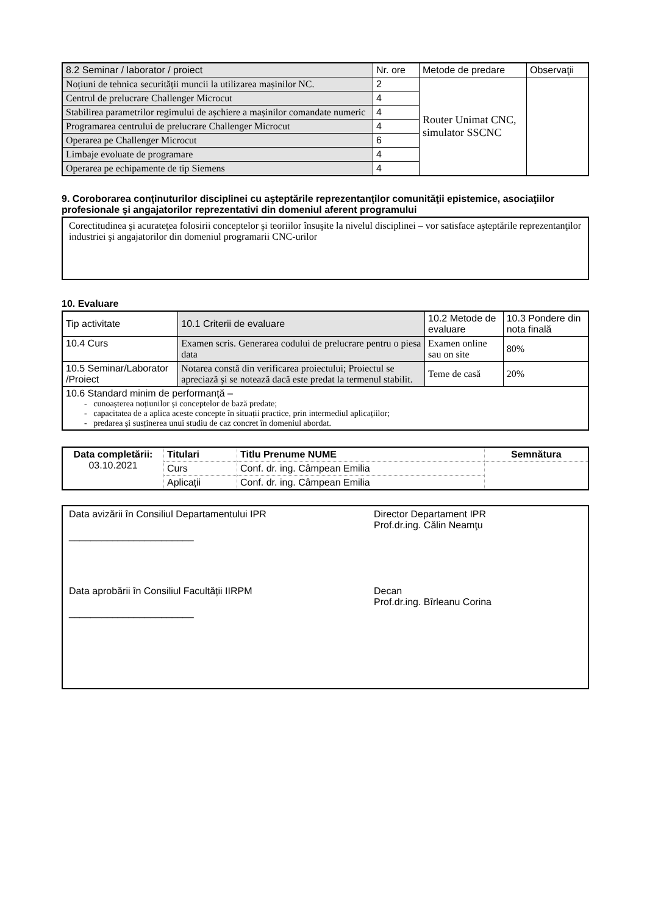| 8.2 Seminar / laborator / proiect | Nr. ore | Metode de predare | Observaţii |
| Noțiuni de tehnica securității muncii la utilizarea mașinilor NC. | 2 | Router Unimat CNC, simulator SSCNC | |
| Centrul de prelucrare Challenger Microcut | 4 | | |
| Stabilirea parametrilor regimului de așchiere a mașinilor comandate numeric | 4 | | |
| Programarea centrului de prelucrare Challenger Microcut | 4 | | |
| Operarea pe Challenger Microcut | 6 | | |
| Limbaje evoluate de programare | 4 | | |
| Operarea pe echipamente de tip Siemens | 4 | | |
9. Coroborarea conţinuturilor disciplinei cu aşteptările reprezentanţilor comunităţii epistemice, asociaţiilor profesionale şi angajatorilor reprezentativi din domeniul aferent programului
Corectitudinea şi acurateţea folosirii conceptelor şi teoriilor însuşite la nivelul disciplinei – vor satisface aşteptările reprezentanţilor industriei şi angajatorilor din domeniul programarii CNC-urilor
10. Evaluare
| Tip activitate | 10.1 Criterii de evaluare | 10.2 Metode de evaluare | 10.3 Pondere din nota finală |
| 10.4 Curs | Examen scris. Generarea codului de prelucrare pentru o piesa data | Examen online sau on site | 80% |
| 10.5 Seminar/Laborator /Proiect | Notarea constă din verificarea proiectului; Proiectul se apreciază şi se notează dacă este predat la termenul stabilit. | Teme de casă | 20% |
| 10.6 Standard minim de performanță – - cunoașterea noțiunilor și conceptelor de bază predate; - capacitatea de a aplica aceste concepte în situații practice, prin intermediul aplicațiilor; - predarea și susținerea unui studiu de caz concret în domeniul abordat. | | | |
| Data completării: 03.10.2021 | Titulari | Titlu Prenume NUME | Semnătura |
| | Curs | Conf. dr. ing. Câmpean Emilia | |
| | Aplicații | Conf. dr. ing. Câmpean Emilia | |
Data avizării în Consiliul Departamentului IPR
_______________________
Data aprobării în Consiliul Facultății IIRPM
_______________________
Director Departament IPR
Prof.dr.ing. Călin Neamţu
Decan
Prof.dr.ing. Bîrleanu Corina